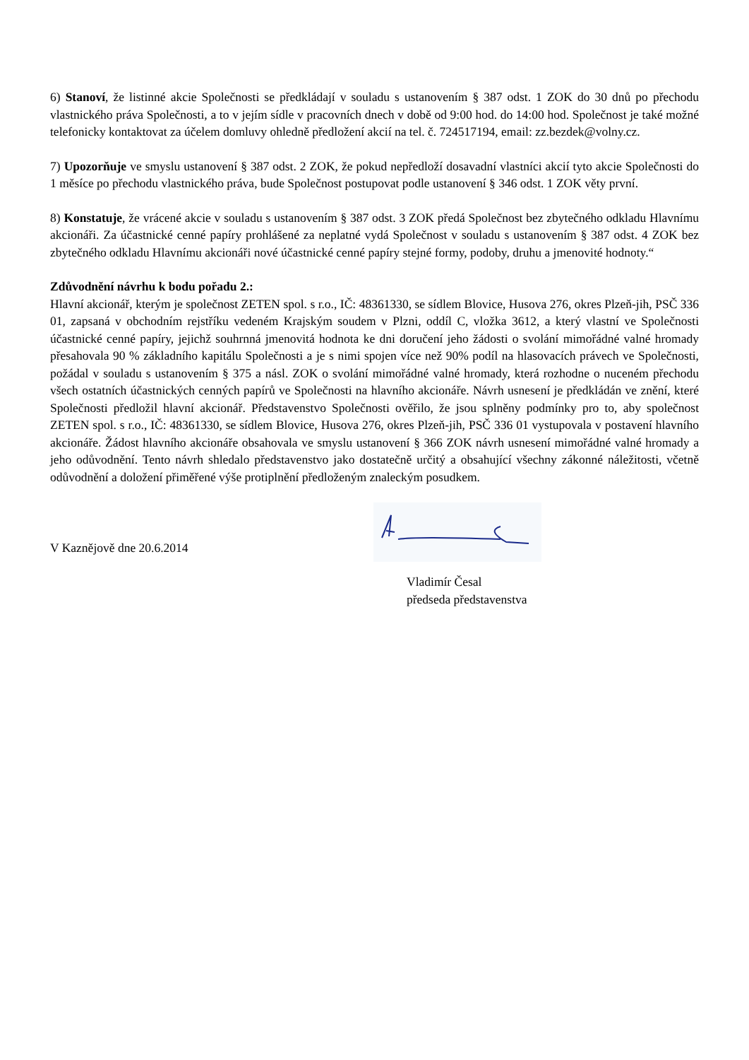6) Stanoví, že listinné akcie Společnosti se předkládají v souladu s ustanovením § 387 odst. 1 ZOK do 30 dnů po přechodu vlastnického práva Společnosti, a to v jejím sídle v pracovních dnech v době od 9:00 hod. do 14:00 hod. Společnost je také možné telefonicky kontaktovat za účelem domluvy ohledně předložení akcií na tel. č. 724517194, email: zz.bezdek@volny.cz.
7) Upozorňuje ve smyslu ustanovení § 387 odst. 2 ZOK, že pokud nepředloží dosavadní vlastníci akcií tyto akcie Společnosti do 1 měsíce po přechodu vlastnického práva, bude Společnost postupovat podle ustanovení § 346 odst. 1 ZOK věty první.
8) Konstatuje, že vrácené akcie v souladu s ustanovením § 387 odst. 3 ZOK předá Společnost bez zbytečného odkladu Hlavnímu akcionáři. Za účastnické cenné papíry prohlášené za neplatné vydá Společnost v souladu s ustanovením § 387 odst. 4 ZOK bez zbytečného odkladu Hlavnímu akcionáři nové účastnické cenné papíry stejné formy, podoby, druhu a jmenovité hodnoty.“
Zdůvodnění návrhu k bodu pořadu 2.:
Hlavní akcionář, kterým je společnost ZETEN spol. s r.o., IČ: 48361330, se sídlem Blovice, Husova 276, okres Plzeň-jih, PSČ 336 01, zapsaná v obchodním rejstříku vedeném Krajským soudem v Plzni, oddíl C, vložka 3612, a který vlastní ve Společnosti účastnické cenné papíry, jejichž souhrnná jmenovitá hodnota ke dni doručení jeho žádosti o svolání mimořádné valné hromady přesahovala 90 % základního kapitálu Společnosti a je s nimi spojen více než 90% podíl na hlasovacích právech ve Společnosti, požádal v souladu s ustanovením § 375 a násl. ZOK o svolání mimořádné valné hromady, která rozhodne o nuceném přechodu všech ostatních účastnických cenných papírů ve Společnosti na hlavního akcionáře. Návrh usnesení je předkládán ve znění, které Společnosti předložil hlavní akcionář. Představenstvo Společnosti ověřilo, že jsou splněny podmínky pro to, aby společnost ZETEN spol. s r.o., IČ: 48361330, se sídlem Blovice, Husova 276, okres Plzeň-jih, PSČ 336 01 vystupovala v postavení hlavního akcionáře. Žádost hlavního akcionáře obsahovala ve smyslu ustanovení § 366 ZOK návrh usnesení mimořádné valné hromady a jeho odůvodnění. Tento návrh shledalo představenstvo jako dostatečně určitý a obsahující všechny zákonné náležitosti, včetně odůvodnění a doložení přiměřené výše protiplnění předloženým znaleckým posudkem.
V Kaznějově dne 20.6.2014
Vladimír Česal
předseda představenstva